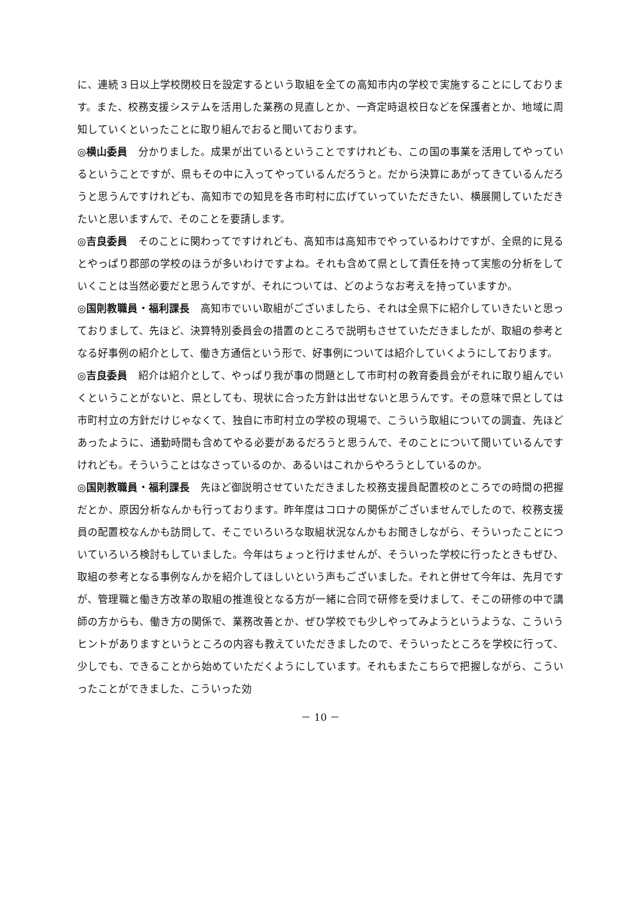に、連続３日以上学校閉校日を設定するという取組を全ての高知市内の学校で実施することにしております。また、校務支援システムを活用した業務の見直しとか、一斉定時退校日などを保護者とか、地域に周知していくといったことに取り組んでおると聞いております。
◎横山委員　分かりました。成果が出ているということですけれども、この国の事業を活用してやっているということですが、県もその中に入ってやっているんだろうと。だから決算にあがってきているんだろうと思うんですけれども、高知市での知見を各市町村に広げていっていただきたい、横展開していただきたいと思いますんで、そのことを要請します。
◎吉良委員　そのことに関わってですけれども、高知市は高知市でやっているわけですが、全県的に見るとやっぱり郡部の学校のほうが多いわけですよね。それも含めて県として責任を持って実態の分析をしていくことは当然必要だと思うんですが、それについては、どのようなお考えを持っていますか。
◎国則教職員・福利課長　高知市でいい取組がございましたら、それは全県下に紹介していきたいと思っておりまして、先ほど、決算特別委員会の措置のところで説明もさせていただきましたが、取組の参考となる好事例の紹介として、働き方通信という形で、好事例については紹介していくようにしております。
◎吉良委員　紹介は紹介として、やっぱり我が事の問題として市町村の教育委員会がそれに取り組んでいくということがないと、県としても、現状に合った方針は出せないと思うんです。その意味で県としては市町村立の方針だけじゃなくて、独自に市町村立の学校の現場で、こういう取組についての調査、先ほどあったように、通勤時間も含めてやる必要があるだろうと思うんで、そのことについて聞いているんですけれども。そういうことはなさっているのか、あるいはこれからやろうとしているのか。
◎国則教職員・福利課長　先ほど御説明させていただきました校務支援員配置校のところでの時間の把握だとか、原因分析なんかも行っております。昨年度はコロナの関係がございませんでしたので、校務支援員の配置校なんかも訪問して、そこでいろいろな取組状況なんかもお聞きしながら、そういったことについていろいろ検討もしていました。今年はちょっと行けませんが、そういった学校に行ったときもぜひ、取組の参考となる事例なんかを紹介してほしいという声もございました。それと併せて今年は、先月ですが、管理職と働き方改革の取組の推進役となる方が一緒に合同で研修を受けまして、そこの研修の中で講師の方からも、働き方の関係で、業務改善とか、ぜひ学校でも少しやってみようというような、こういうヒントがありますというところの内容も教えていただきましたので、そういったところを学校に行って、少しでも、できることから始めていただくようにしています。それもまたこちらで把握しながら、こういったことができました、こういった効
－ 10 －